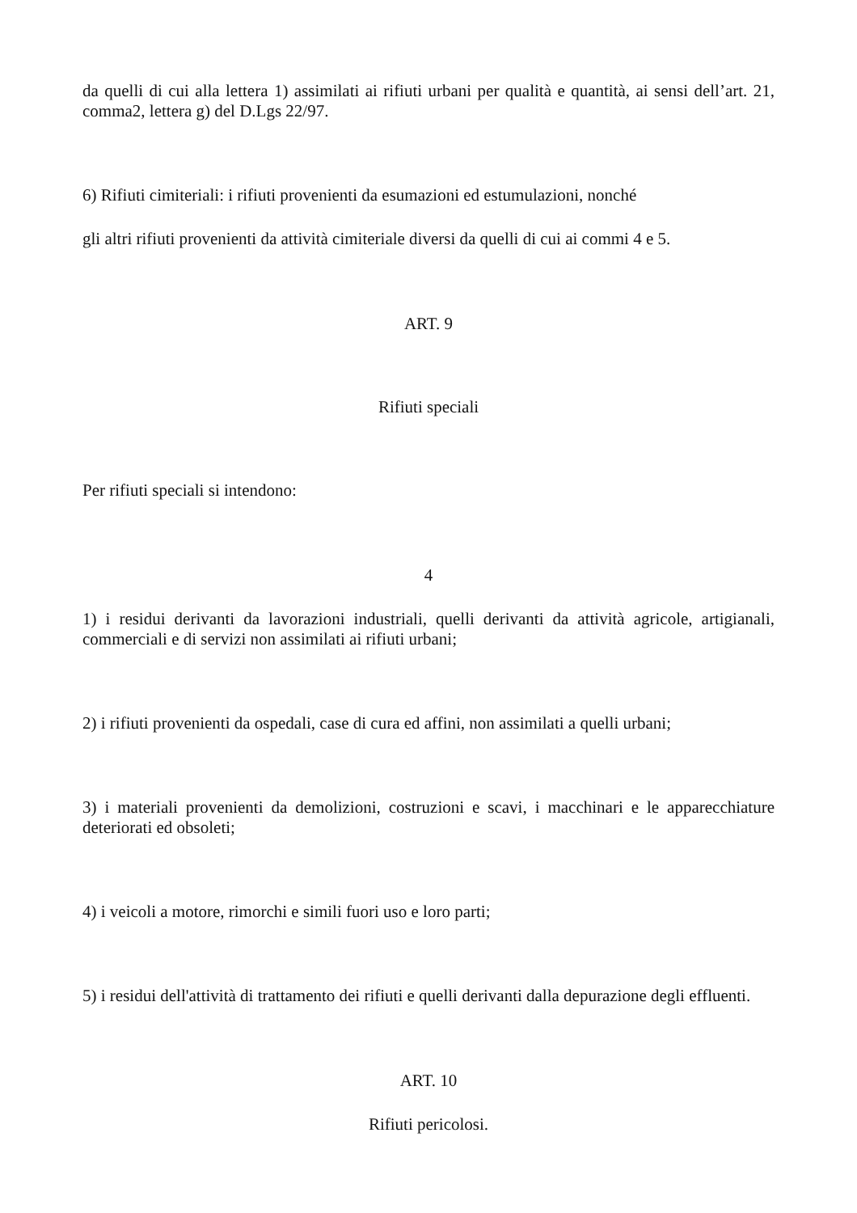da quelli di cui alla lettera 1) assimilati ai rifiuti urbani per qualità e quantità, ai sensi dell’art. 21, comma2, lettera g) del D.Lgs 22/97.
6) Rifiuti cimiteriali: i rifiuti provenienti da esumazioni ed estumulazioni, nonché
gli altri rifiuti provenienti da attività cimiteriale diversi da quelli di cui ai commi 4 e 5.
ART. 9
Rifiuti speciali
Per rifiuti speciali si intendono:
4
1) i residui derivanti da lavorazioni industriali, quelli derivanti da attività agricole, artigianali, commerciali e di servizi non assimilati ai rifiuti urbani;
2) i rifiuti provenienti da ospedali, case di cura ed affini, non assimilati a quelli urbani;
3) i materiali provenienti da demolizioni, costruzioni e scavi, i macchinari e le apparecchiature deteriorati ed obsoleti;
4) i veicoli a motore, rimorchi e simili fuori uso e loro parti;
5) i residui dell'attività di trattamento dei rifiuti e quelli derivanti dalla depurazione degli effluenti.
ART. 10
Rifiuti pericolosi.